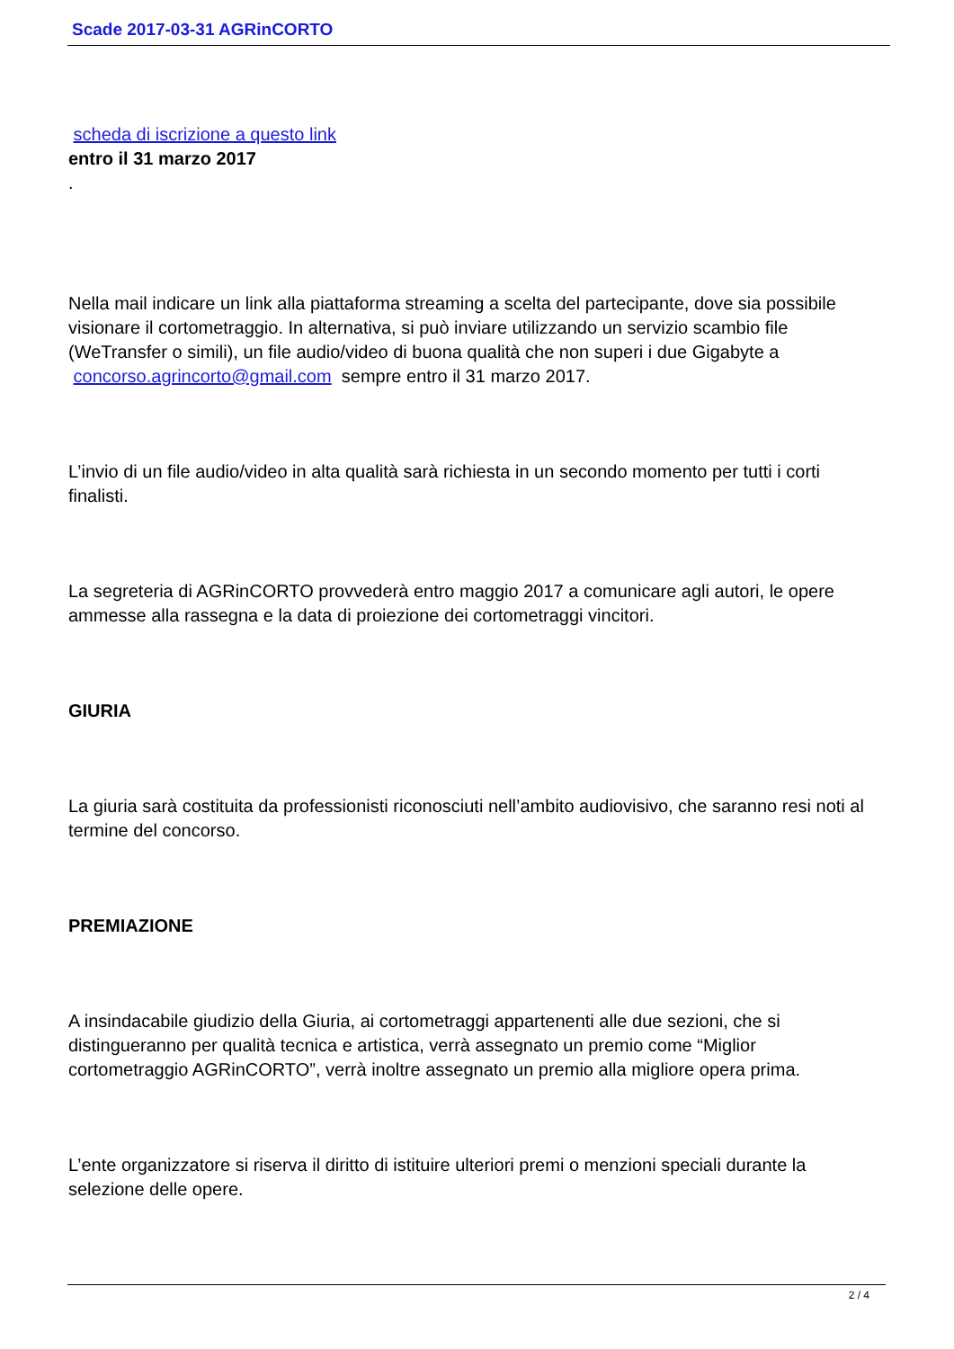Scade 2017-03-31 AGRinCORTO
scheda di iscrizione a questo link
entro il 31 marzo 2017
.
Nella mail indicare un link alla piattaforma streaming a scelta del partecipante, dove sia possibile visionare il cortometraggio. In alternativa, si può inviare utilizzando un servizio scambio file (WeTransfer o simili), un file audio/video di buona qualità che non superi i due Gigabyte a concorso.agrincorto@gmail.com sempre entro il 31 marzo 2017.
L’invio di un file audio/video in alta qualità sarà richiesta in un secondo momento per tutti i corti finalisti.
La segreteria di AGRinCORTO provvederà entro maggio 2017 a comunicare agli autori, le opere ammesse alla rassegna e la data di proiezione dei cortometraggi vincitori.
GIURIA
La giuria sarà costituita da professionisti riconosciuti nell’ambito audiovisivo, che saranno resi noti al termine del concorso.
PREMIAZIONE
A insindacabile giudizio della Giuria, ai cortometraggi appartenenti alle due sezioni, che si distingueranno per qualità tecnica e artistica, verrà assegnato un premio come “Miglior cortometraggio AGRinCORTO”, verrà inoltre assegnato un premio alla migliore opera prima.
L’ente organizzatore si riserva il diritto di istituire ulteriori premi o menzioni speciali durante la selezione delle opere.
2 / 4